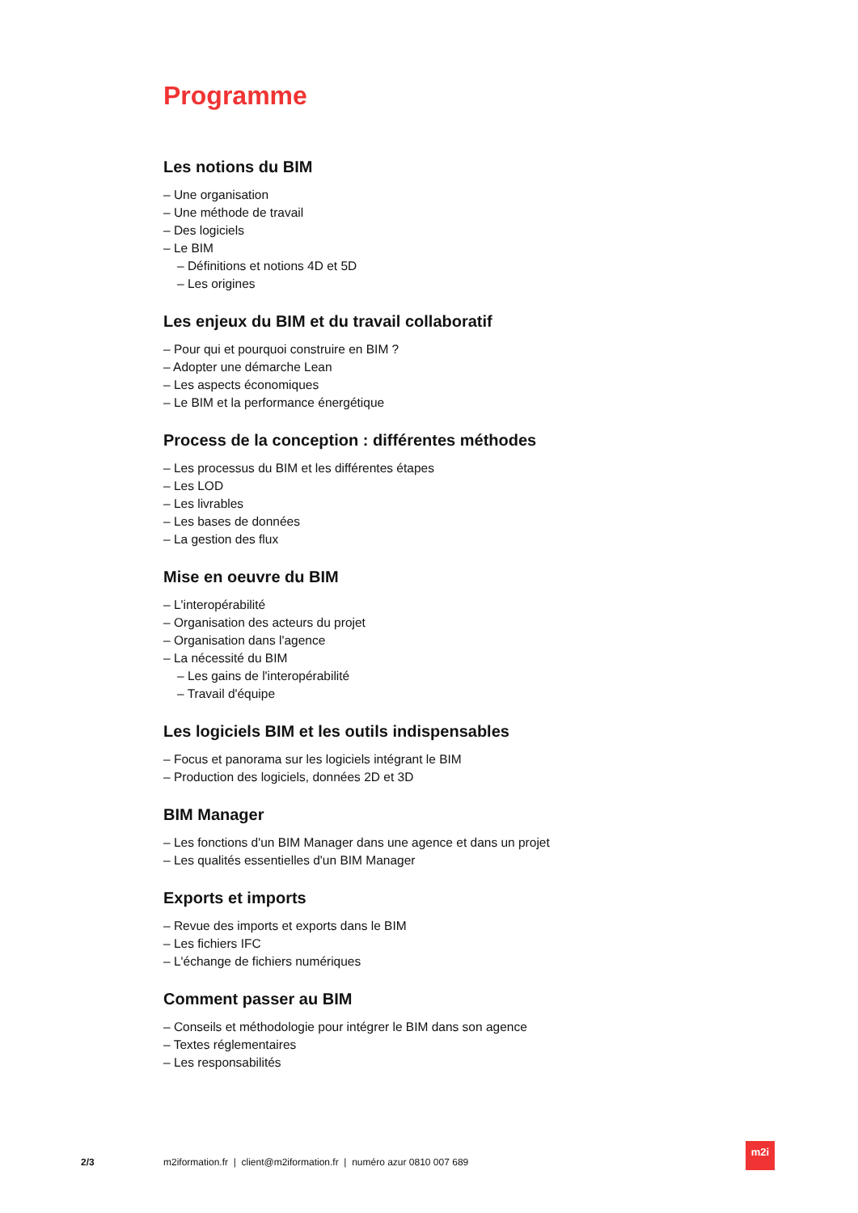Programme
Les notions du BIM
– Une organisation
– Une méthode de travail
– Des logiciels
– Le BIM
– Définitions et notions 4D et 5D
– Les origines
Les enjeux du BIM et du travail collaboratif
– Pour qui et pourquoi construire en BIM ?
– Adopter une démarche Lean
– Les aspects économiques
– Le BIM et la performance énergétique
Process de la conception : différentes méthodes
– Les processus du BIM et les différentes étapes
– Les LOD
– Les livrables
– Les bases de données
– La gestion des flux
Mise en oeuvre du BIM
– L'interopérabilité
– Organisation des acteurs du projet
– Organisation dans l'agence
– La nécessité du BIM
– Les gains de l'interopérabilité
– Travail d'équipe
Les logiciels BIM et les outils indispensables
– Focus et panorama sur les logiciels intégrant le BIM
– Production des logiciels, données 2D et 3D
BIM Manager
– Les fonctions d'un BIM Manager dans une agence et dans un projet
– Les qualités essentielles d'un BIM Manager
Exports et imports
– Revue des imports et exports dans le BIM
– Les fichiers IFC
– L'échange de fichiers numériques
Comment passer au BIM
– Conseils et méthodologie pour intégrer le BIM dans son agence
– Textes réglementaires
– Les responsabilités
2/3 m2iformation.fr | client@m2iformation.fr | numéro azur 0810 007 689
m2i